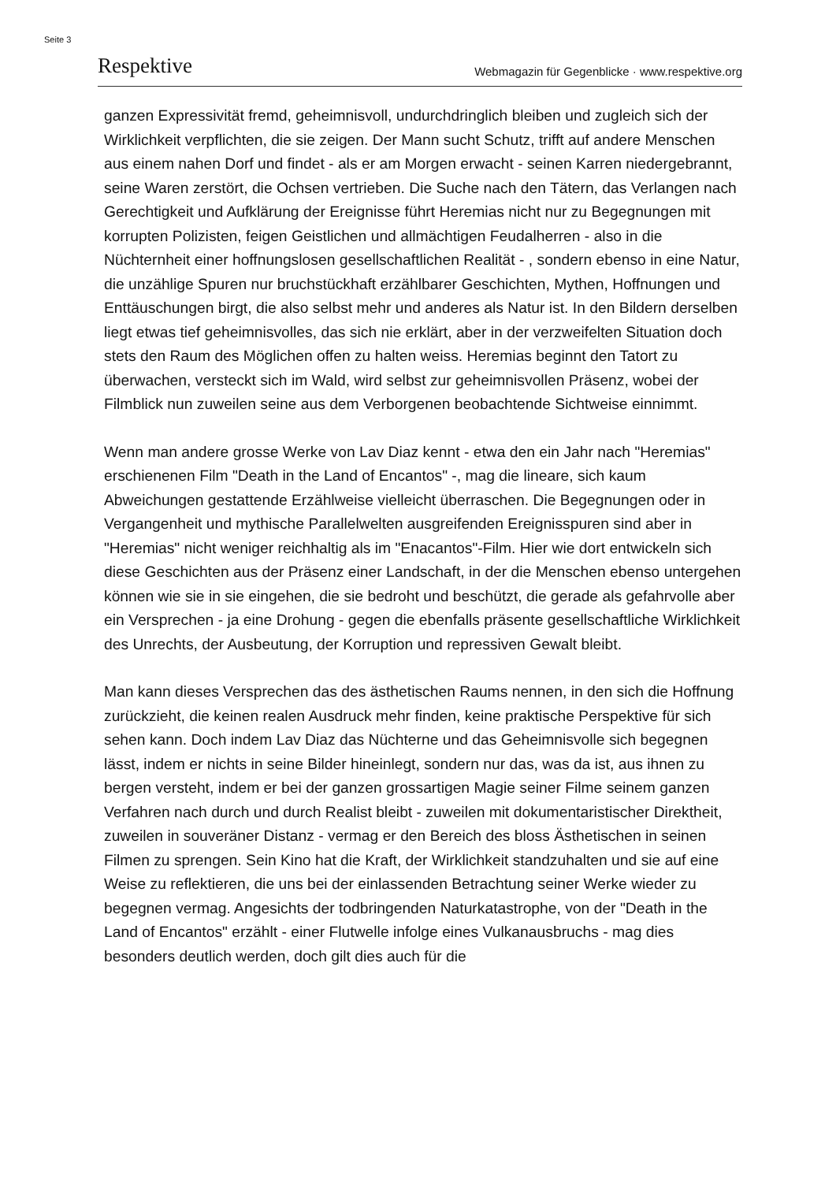Seite 3
Respektive Webmagazin für Gegenblicke · www.respektive.org
ganzen Expressivität fremd, geheimnisvoll, undurchdringlich bleiben und zugleich sich der Wirklichkeit verpflichten, die sie zeigen. Der Mann sucht Schutz, trifft auf andere Menschen aus einem nahen Dorf und findet - als er am Morgen erwacht - seinen Karren niedergebrannt, seine Waren zerstört, die Ochsen vertrieben. Die Suche nach den Tätern, das Verlangen nach Gerechtigkeit und Aufklärung der Ereignisse führt Heremias nicht nur zu Begegnungen mit korrupten Polizisten, feigen Geistlichen und allmächtigen Feudalherren - also in die Nüchternheit einer hoffnungslosen gesellschaftlichen Realität - , sondern ebenso in eine Natur, die unzählige Spuren nur bruchstückhaft erzählbarer Geschichten, Mythen, Hoffnungen und Enttäuschungen birgt, die also selbst mehr und anderes als Natur ist. In den Bildern derselben liegt etwas tief geheimnisvolles, das sich nie erklärt, aber in der verzweifelten Situation doch stets den Raum des Möglichen offen zu halten weiss. Heremias beginnt den Tatort zu überwachen, versteckt sich im Wald, wird selbst zur geheimnisvollen Präsenz, wobei der Filmblick nun zuweilen seine aus dem Verborgenen beobachtende Sichtweise einnimmt.
Wenn man andere grosse Werke von Lav Diaz kennt - etwa den ein Jahr nach "Heremias" erschienenen Film "Death in the Land of Encantos" -, mag die lineare, sich kaum Abweichungen gestattende Erzählweise vielleicht überraschen. Die Begegnungen oder in Vergangenheit und mythische Parallelwelten ausgreifenden Ereignisspuren sind aber in "Heremias" nicht weniger reichhaltig als im "Enacantos"-Film. Hier wie dort entwickeln sich diese Geschichten aus der Präsenz einer Landschaft, in der die Menschen ebenso untergehen können wie sie in sie eingehen, die sie bedroht und beschützt, die gerade als gefahrvolle aber ein Versprechen - ja eine Drohung - gegen die ebenfalls präsente gesellschaftliche Wirklichkeit des Unrechts, der Ausbeutung, der Korruption und repressiven Gewalt bleibt.
Man kann dieses Versprechen das des ästhetischen Raums nennen, in den sich die Hoffnung zurückzieht, die keinen realen Ausdruck mehr finden, keine praktische Perspektive für sich sehen kann. Doch indem Lav Diaz das Nüchterne und das Geheimnisvolle sich begegnen lässt, indem er nichts in seine Bilder hineinlegt, sondern nur das, was da ist, aus ihnen zu bergen versteht, indem er bei der ganzen grossartigen Magie seiner Filme seinem ganzen Verfahren nach durch und durch Realist bleibt - zuweilen mit dokumentaristischer Direktheit, zuweilen in souveräner Distanz - vermag er den Bereich des bloss Ästhetischen in seinen Filmen zu sprengen. Sein Kino hat die Kraft, der Wirklichkeit standzuhalten und sie auf eine Weise zu reflektieren, die uns bei der einlassenden Betrachtung seiner Werke wieder zu begegnen vermag. Angesichts der todbringenden Naturkatastrophe, von der "Death in the Land of Encantos" erzählt - einer Flutwelle infolge eines Vulkanausbruchs - mag dies besonders deutlich werden, doch gilt dies auch für die